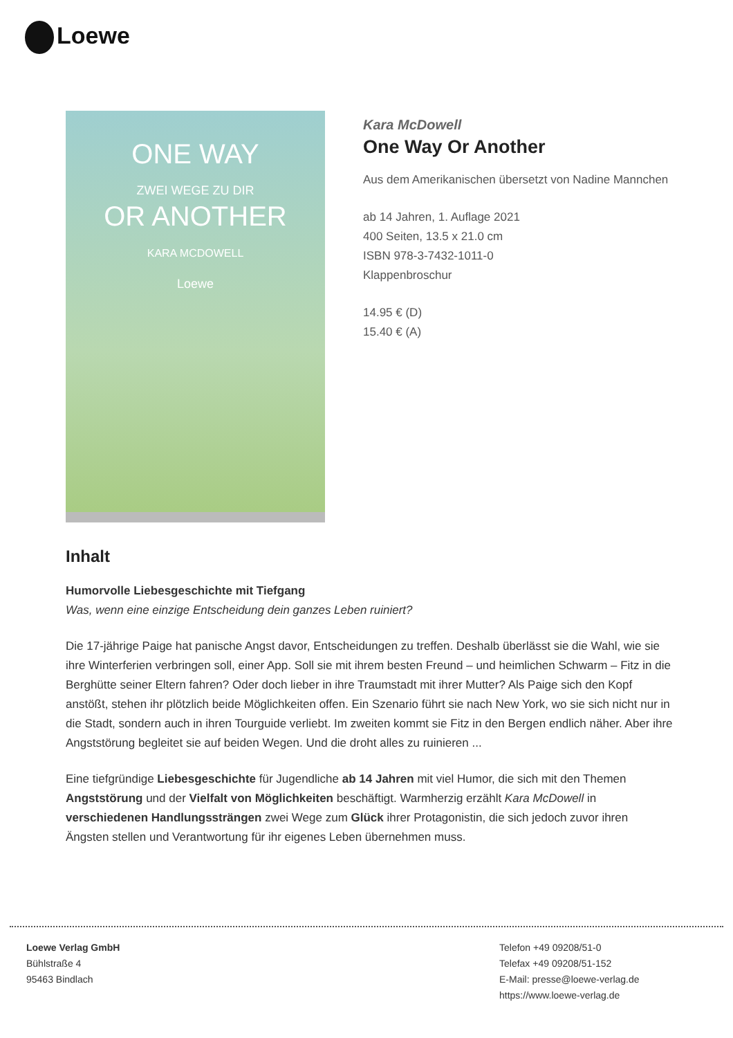Loewe
ONE WAY
ZWEI WEGE ZU DIR
OR ANOTHER
KARA MCDOWELL
Loewe
Kara McDowell
One Way Or Another
Aus dem Amerikanischen übersetzt von Nadine Mannchen
ab 14 Jahren, 1. Auflage 2021
400 Seiten, 13.5 x 21.0 cm
ISBN 978-3-7432-1011-0
Klappenbroschur
14.95 € (D)
15.40 € (A)
Inhalt
Humorvolle Liebesgeschichte mit Tiefgang
Was, wenn eine einzige Entscheidung dein ganzes Leben ruiniert?
Die 17-jährige Paige hat panische Angst davor, Entscheidungen zu treffen. Deshalb überlässt sie die Wahl, wie sie ihre Winterferien verbringen soll, einer App. Soll sie mit ihrem besten Freund – und heimlichen Schwarm – Fitz in die Berghütte seiner Eltern fahren? Oder doch lieber in ihre Traumstadt mit ihrer Mutter? Als Paige sich den Kopf anstößt, stehen ihr plötzlich beide Möglichkeiten offen. Ein Szenario führt sie nach New York, wo sie sich nicht nur in die Stadt, sondern auch in ihren Tourguide verliebt. Im zweiten kommt sie Fitz in den Bergen endlich näher. Aber ihre Angststörung begleitet sie auf beiden Wegen. Und die droht alles zu ruinieren ...
Eine tiefgründige Liebesgeschichte für Jugendliche ab 14 Jahren mit viel Humor, die sich mit den Themen Angststörung und der Vielfalt von Möglichkeiten beschäftigt. Warmherzig erzählt Kara McDowell in verschiedenen Handlungssträngen zwei Wege zum Glück ihrer Protagonistin, die sich jedoch zuvor ihren Ängsten stellen und Verantwortung für ihr eigenes Leben übernehmen muss.
Loewe Verlag GmbH
Bühlstraße 4
95463 Bindlach
Telefon +49 09208/51-0
Telefax +49 09208/51-152
E-Mail: presse@loewe-verlag.de
https://www.loewe-verlag.de